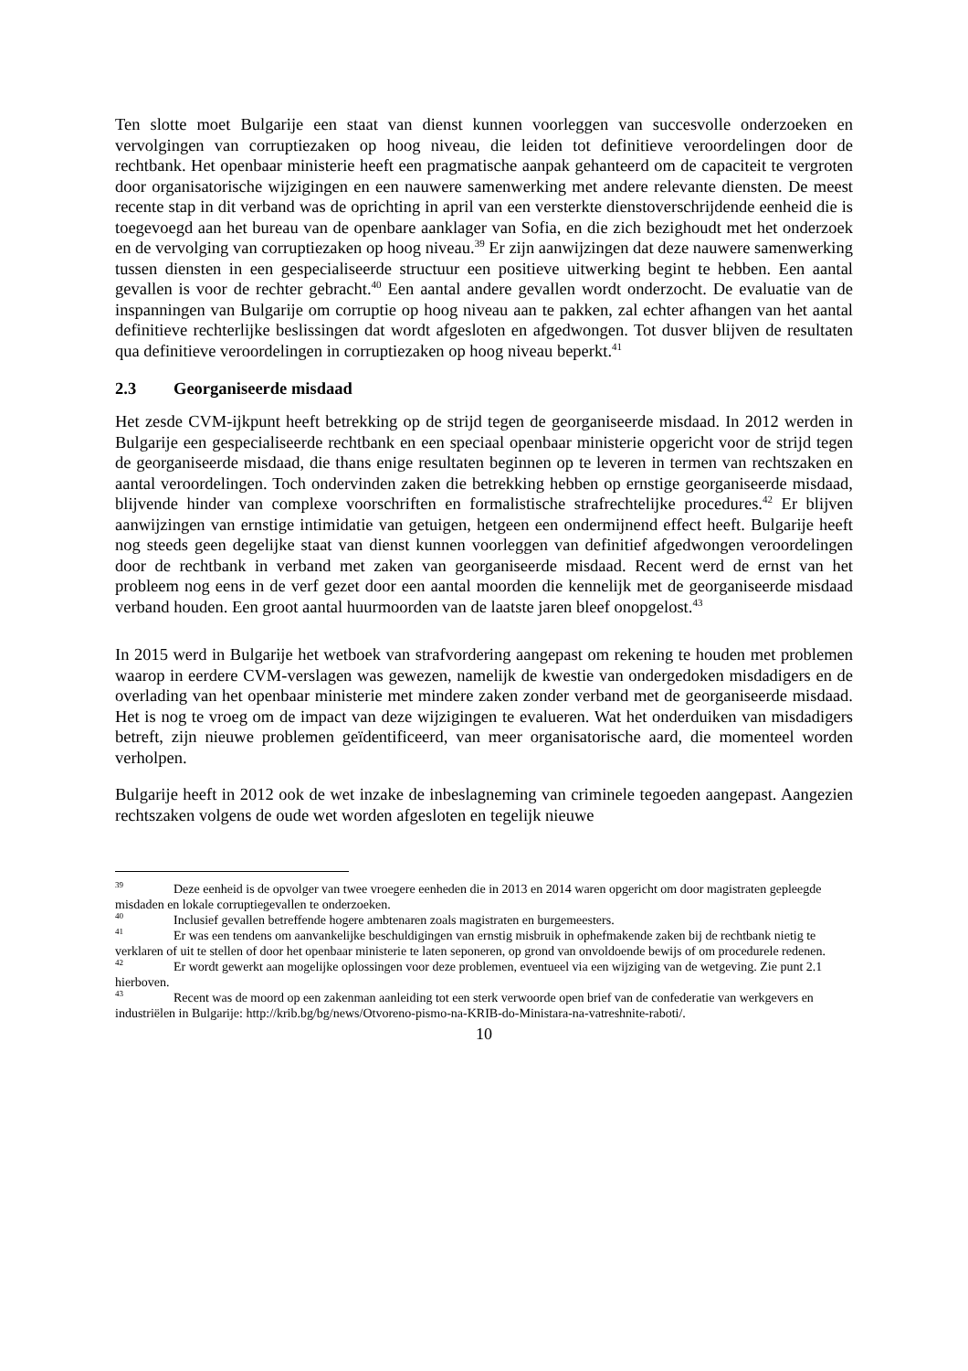Ten slotte moet Bulgarije een staat van dienst kunnen voorleggen van succesvolle onderzoeken en vervolgingen van corruptiezaken op hoog niveau, die leiden tot definitieve veroordelingen door de rechtbank. Het openbaar ministerie heeft een pragmatische aanpak gehanteerd om de capaciteit te vergroten door organisatorische wijzigingen en een nauwere samenwerking met andere relevante diensten. De meest recente stap in dit verband was de oprichting in april van een versterkte dienstoverschrijdende eenheid die is toegevoegd aan het bureau van de openbare aanklager van Sofia, en die zich bezighoudt met het onderzoek en de vervolging van corruptiezaken op hoog niveau.<sup>39</sup> Er zijn aanwijzingen dat deze nauwere samenwerking tussen diensten in een gespecialiseerde structuur een positieve uitwerking begint te hebben. Een aantal gevallen is voor de rechter gebracht.<sup>40</sup> Een aantal andere gevallen wordt onderzocht. De evaluatie van de inspanningen van Bulgarije om corruptie op hoog niveau aan te pakken, zal echter afhangen van het aantal definitieve rechterlijke beslissingen dat wordt afgesloten en afgedwongen. Tot dusver blijven de resultaten qua definitieve veroordelingen in corruptiezaken op hoog niveau beperkt.<sup>41</sup>
2.3 Georganiseerde misdaad
Het zesde CVM-ijkpunt heeft betrekking op de strijd tegen de georganiseerde misdaad. In 2012 werden in Bulgarije een gespecialiseerde rechtbank en een speciaal openbaar ministerie opgericht voor de strijd tegen de georganiseerde misdaad, die thans enige resultaten beginnen op te leveren in termen van rechtszaken en aantal veroordelingen. Toch ondervinden zaken die betrekking hebben op ernstige georganiseerde misdaad, blijvende hinder van complexe voorschriften en formalistische strafrechtelijke procedures.<sup>42</sup> Er blijven aanwijzingen van ernstige intimidatie van getuigen, hetgeen een ondermijnend effect heeft. Bulgarije heeft nog steeds geen degelijke staat van dienst kunnen voorleggen van definitief afgedwongen veroordelingen door de rechtbank in verband met zaken van georganiseerde misdaad. Recent werd de ernst van het probleem nog eens in de verf gezet door een aantal moorden die kennelijk met de georganiseerde misdaad verband houden. Een groot aantal huurmoorden van de laatste jaren bleef onopgelost.<sup>43</sup>
In 2015 werd in Bulgarije het wetboek van strafvordering aangepast om rekening te houden met problemen waarop in eerdere CVM-verslagen was gewezen, namelijk de kwestie van ondergedoken misdadigers en de overlading van het openbaar ministerie met mindere zaken zonder verband met de georganiseerde misdaad. Het is nog te vroeg om de impact van deze wijzigingen te evalueren. Wat het onderduiken van misdadigers betreft, zijn nieuwe problemen geïdentificeerd, van meer organisatorische aard, die momenteel worden verholpen.
Bulgarije heeft in 2012 ook de wet inzake de inbeslagneming van criminele tegoeden aangepast. Aangezien rechtszaken volgens de oude wet worden afgesloten en tegelijk nieuwe
<sup>39</sup> Deze eenheid is de opvolger van twee vroegere eenheden die in 2013 en 2014 waren opgericht om door magistraten gepleegde misdaden en lokale corruptiegevallen te onderzoeken.
<sup>40</sup> Inclusief gevallen betreffende hogere ambtenaren zoals magistraten en burgemeesters.
<sup>41</sup> Er was een tendens om aanvankelijke beschuldigingen van ernstig misbruik in ophefmakende zaken bij de rechtbank nietig te verklaren of uit te stellen of door het openbaar ministerie te laten seponeren, op grond van onvoldoende bewijs of om procedurele redenen.
<sup>42</sup> Er wordt gewerkt aan mogelijke oplossingen voor deze problemen, eventueel via een wijziging van de wetgeving. Zie punt 2.1 hierboven.
<sup>43</sup> Recent was de moord op een zakenman aanleiding tot een sterk verwoorde open brief van de confederatie van werkgevers en industriëlen in Bulgarije: http://krib.bg/bg/news/Otvoreno-pismo-na-KRIB-do-Ministara-na-vatreshnite-raboti/.
10